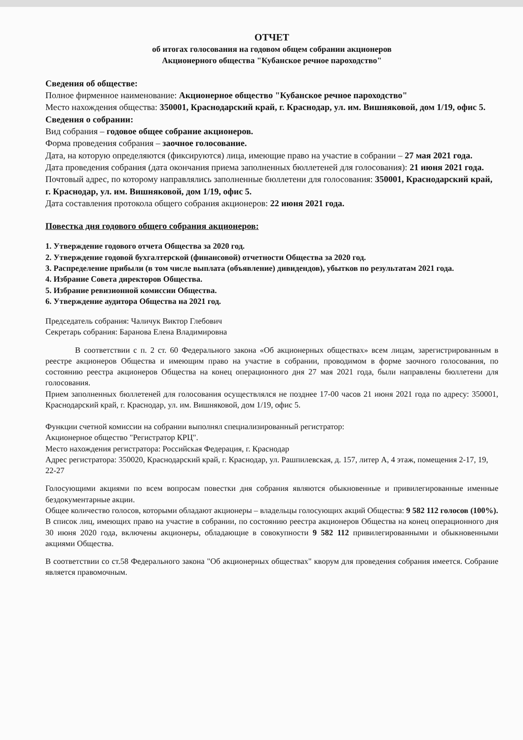ОТЧЕТ
об итогах голосования на годовом общем собрании акционеров
Акционерного общества "Кубанское речное пароходство"
Сведения об обществе:
Полное фирменное наименование: Акционерное общество "Кубанское речное пароходство"
Место нахождения общества: 350001, Краснодарский край, г. Краснодар, ул. им. Вишняковой, дом 1/19, офис 5.
Сведения о собрании:
Вид собрания – годовое общее собрание акционеров.
Форма проведения собрания – заочное голосование.
Дата, на которую определяются (фиксируются) лица, имеющие право на участие в собрании – 27 мая 2021 года.
Дата проведения собрания (дата окончания приема заполненных бюллетеней для голосования): 21 июня 2021 года.
Почтовый адрес, по которому направлялись заполненные бюллетени для голосования: 350001, Краснодарский край, г. Краснодар, ул. им. Вишняковой, дом 1/19, офис 5.
Дата составления протокола общего собрания акционеров: 22 июня 2021 года.
Повестка дня годового общего собрания акционеров:
1. Утверждение годового отчета Общества за 2020 год.
2. Утверждение годовой бухгалтерской (финансовой) отчетности Общества за 2020 год.
3. Распределение прибыли (в том числе выплата (объявление) дивидендов), убытков по результатам 2021 года.
4. Избрание Совета директоров Общества.
5. Избрание ревизионной комиссии Общества.
6. Утверждение аудитора Общества на 2021 год.
Председатель собрания: Чаличук Виктор Глебович
Секретарь собрания: Баранова Елена Владимировна
В соответствии с п. 2 ст. 60 Федерального закона «Об акционерных обществах» всем лицам, зарегистрированным в реестре акционеров Общества и имеющим право на участие в собрании, проводимом в форме заочного голосования, по состоянию реестра акционеров Общества на конец операционного дня 27 мая 2021 года, были направлены бюллетени для голосования.
Прием заполненных бюллетеней для голосования осуществлялся не позднее 17-00 часов 21 июня 2021 года по адресу: 350001, Краснодарский край, г. Краснодар, ул. им. Вишняковой, дом 1/19, офис 5.
Функции счетной комиссии на собрании выполнял специализированный регистратор:
Акционерное общество "Регистратор КРЦ".
Место нахождения регистратора: Российская Федерация, г. Краснодар
Адрес регистратора: 350020, Краснодарский край, г. Краснодар, ул. Рашпилевская, д. 157, литер А, 4 этаж, помещения 2-17, 19, 22-27
Голосующими акциями по всем вопросам повестки дня собрания являются обыкновенные и привилегированные именные бездокументарные акции.
Общее количество голосов, которыми обладают акционеры – владельцы голосующих акций Общества: 9 582 112 голосов (100%).
В список лиц, имеющих право на участие в собрании, по состоянию реестра акционеров Общества на конец операционного дня 30 июня 2020 года, включены акционеры, обладающие в совокупности 9 582 112 привилегированными и обыкновенными акциями Общества.
В соответствии со ст.58 Федерального закона "Об акционерных обществах" кворум для проведения собрания имеется. Собрание является правомочным.